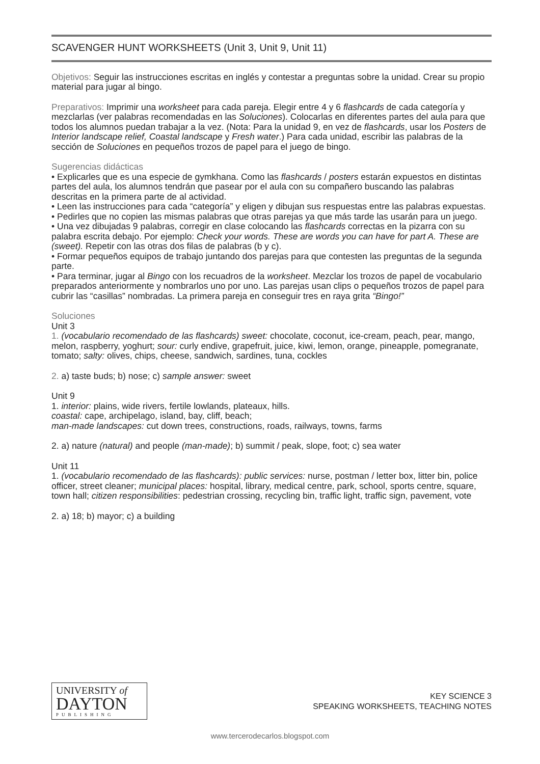SCAVENGER HUNT WORKSHEETS (Unit 3, Unit 9, Unit 11)
Objetivos: Seguir las instrucciones escritas en inglés y contestar a preguntas sobre la unidad. Crear su propio material para jugar al bingo.
Preparativos: Imprimir una worksheet para cada pareja. Elegir entre 4 y 6 flashcards de cada categoría y mezclarlas (ver palabras recomendadas en las Soluciones). Colocarlas en diferentes partes del aula para que todos los alumnos puedan trabajar a la vez. (Nota: Para la unidad 9, en vez de flashcards, usar los Posters de Interior landscape relief, Coastal landscape y Fresh water.) Para cada unidad, escribir las palabras de la sección de Soluciones en pequeños trozos de papel para el juego de bingo.
Sugerencias didácticas
• Explicarles que es una especie de gymkhana. Como las flashcards / posters estarán expuestos en distintas partes del aula, los alumnos tendrán que pasear por el aula con su compañero buscando las palabras descritas en la primera parte de al actividad.
• Leen las instrucciones para cada “categoría” y eligen y dibujan sus respuestas entre las palabras expuestas.
• Pedirles que no copien las mismas palabras que otras parejas ya que más tarde las usarán para un juego.
• Una vez dibujadas 9 palabras, corregir en clase colocando las flashcards correctas en la pizarra con su palabra escrita debajo. Por ejemplo: Check your words. These are words you can have for part A. These are (sweet). Repetir con las otras dos filas de palabras (b y c).
• Formar pequeños equipos de trabajo juntando dos parejas para que contesten las preguntas de la segunda parte.
• Para terminar, jugar al Bingo con los recuadros de la worksheet. Mezclar los trozos de papel de vocabulario preparados anteriormente y nombrarlos uno por uno. Las parejas usan clips o pequeños trozos de papel para cubrir las “casillas” nombradas. La primera pareja en conseguir tres en raya grita “Bingo!”
Soluciones
Unit 3
1. (vocabulario recomendado de las flashcards) sweet: chocolate, coconut, ice-cream, peach, pear, mango, melon, raspberry, yoghurt; sour: curly endive, grapefruit, juice, kiwi, lemon, orange, pineapple, pomegranate, tomato; salty: olives, chips, cheese, sandwich, sardines, tuna, cockles
2. a) taste buds; b) nose; c) sample answer: sweet
Unit 9
1. interior: plains, wide rivers, fertile lowlands, plateaux, hills.
coastal: cape, archipelago, island, bay, cliff, beach;
man-made landscapes: cut down trees, constructions, roads, railways, towns, farms
2. a) nature (natural) and people (man-made); b) summit / peak, slope, foot; c) sea water
Unit 11
1. (vocabulario recomendado de las flashcards): public services: nurse, postman / letter box, litter bin, police officer, street cleaner; municipal places: hospital, library, medical centre, park, school, sports centre, square, town hall; citizen responsibilities: pedestrian crossing, recycling bin, traffic light, traffic sign, pavement, vote
2. a) 18; b) mayor; c) a building
UNIVERSITY of
DAYTON
PUBLISHING
KEY SCIENCE 3
SPEAKING WORKSHEETS, TEACHING NOTES
www.tercerodecarlos.blogspot.com